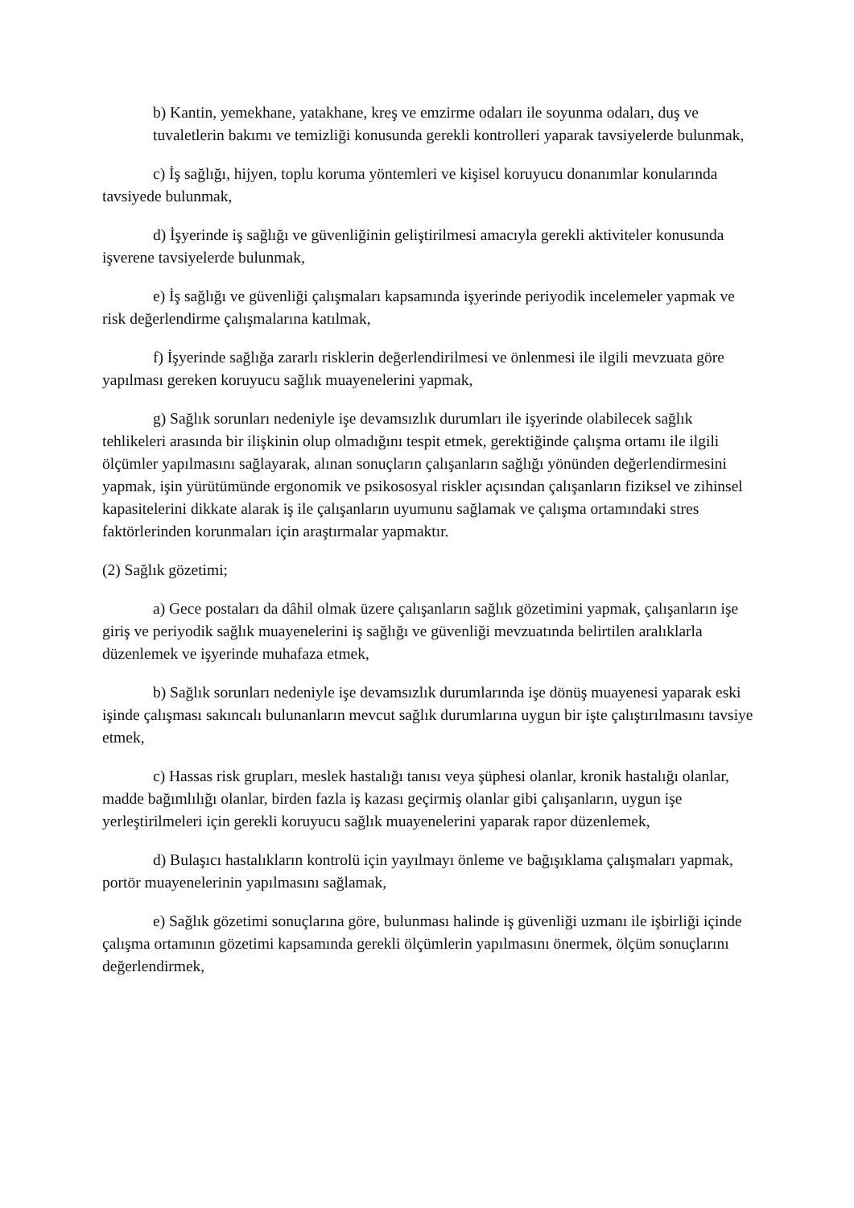b) Kantin, yemekhane, yatakhane, kreş ve emzirme odaları ile soyunma odaları, duş ve tuvaletlerin bakımı ve temizliği konusunda gerekli kontrolleri yaparak tavsiyelerde bulunmak,
c) İş sağlığı, hijyen, toplu koruma yöntemleri ve kişisel koruyucu donanımlar konularında tavsiyede bulunmak,
d) İşyerinde iş sağlığı ve güvenliğinin geliştirilmesi amacıyla gerekli aktiviteler konusunda işverene tavsiyelerde bulunmak,
e) İş sağlığı ve güvenliği çalışmaları kapsamında işyerinde periyodik incelemeler yapmak ve risk değerlendirme çalışmalarına katılmak,
f) İşyerinde sağlığa zararlı risklerin değerlendirilmesi ve önlenmesi ile ilgili mevzuata göre yapılması gereken koruyucu sağlık muayenelerini yapmak,
g) Sağlık sorunları nedeniyle işe devamsızlık durumları ile işyerinde olabilecek sağlık tehlikeleri arasında bir ilişkinin olup olmadığını tespit etmek, gerektiğinde çalışma ortamı ile ilgili ölçümler yapılmasını sağlayarak, alınan sonuçların çalışanların sağlığı yönünden değerlendirmesini yapmak, işin yürütümünde ergonomik ve psikososyal riskler açısından çalışanların fiziksel ve zihinsel kapasitelerini dikkate alarak iş ile çalışanların uyumunu sağlamak ve çalışma ortamındaki stres faktörlerinden korunmaları için araştırmalar yapmaktır.
(2) Sağlık gözetimi;
a) Gece postaları da dâhil olmak üzere çalışanların sağlık gözetimini yapmak, çalışanların işe giriş ve periyodik sağlık muayenelerini iş sağlığı ve güvenliği mevzuatında belirtilen aralıklarla düzenlemek ve işyerinde muhafaza etmek,
b) Sağlık sorunları nedeniyle işe devamsızlık durumlarında işe dönüş muayenesi yaparak eski işinde çalışması sakıncalı bulunanların mevcut sağlık durumlarına uygun bir işte çalıştırılmasını tavsiye etmek,
c) Hassas risk grupları, meslek hastalığı tanısı veya şüphesi olanlar, kronik hastalığı olanlar, madde bağımlılığı olanlar, birden fazla iş kazası geçirmiş olanlar gibi çalışanların, uygun işe yerleştirilmeleri için gerekli koruyucu sağlık muayenelerini yaparak rapor düzenlemek,
d) Bulaşıcı hastalıkların kontrolü için yayılmayı önleme ve bağışıklama çalışmaları yapmak, portör muayenelerinin yapılmasını sağlamak,
e) Sağlık gözetimi sonuçlarına göre, bulunması halinde iş güvenliği uzmanı ile işbirliği içinde çalışma ortamının gözetimi kapsamında gerekli ölçümlerin yapılmasını önermek, ölçüm sonuçlarını değerlendirmek,